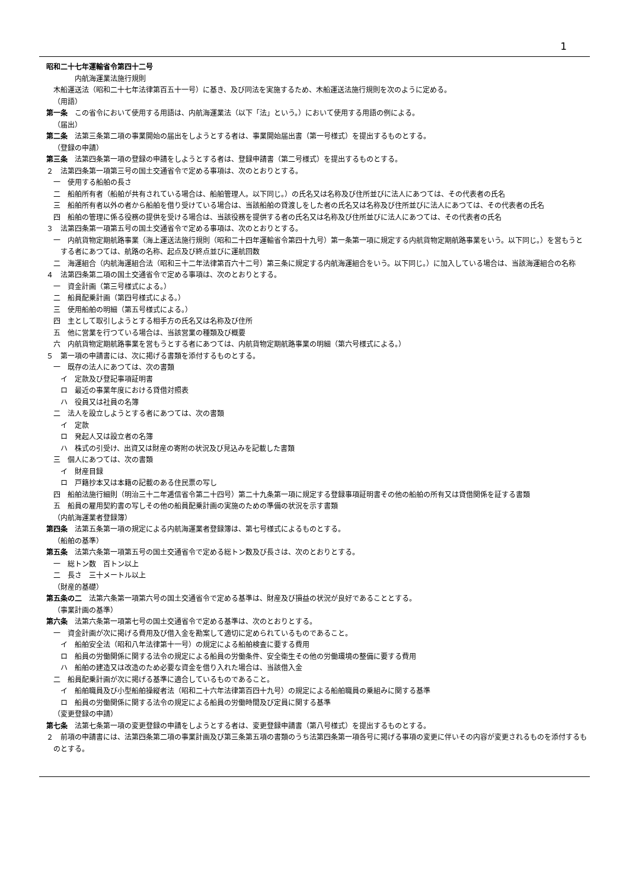1
昭和二十七年運輸省令第四十二号
内航海運業法施行規則
木船運送法（昭和二十七年法律第百五十一号）に基き、及び同法を実施するため、木船運送法施行規則を次のように定める。
（用語）
第一条　この省令において使用する用語は、内航海運業法（以下「法」という。）において使用する用語の例による。
（届出）
第二条　法第三条第二項の事業開始の届出をしようとする者は、事業開始届出書（第一号様式）を提出するものとする。
（登録の申請）
第三条　法第四条第一項の登録の申請をしようとする者は、登録申請書（第二号様式）を提出するものとする。
２　法第四条第一項第三号の国土交通省令で定める事項は、次のとおりとする。
一　使用する船舶の長さ
二　船舶所有者（船舶が共有されている場合は、船舶管理人。以下同じ。）の氏名又は名称及び住所並びに法人にあつては、その代表者の氏名
三　船舶所有者以外の者から船舶を借り受けている場合は、当該船舶の貸渡しをした者の氏名又は名称及び住所並びに法人にあつては、その代表者の氏名
四　船舶の管理に係る役務の提供を受ける場合は、当該役務を提供する者の氏名又は名称及び住所並びに法人にあつては、その代表者の氏名
３　法第四条第一項第五号の国土交通省令で定める事項は、次のとおりとする。
一　内航貨物定期航路事業（海上運送法施行規則（昭和二十四年運輸省令第四十九号）第一条第一項に規定する内航貨物定期航路事業をいう。以下同じ。）を営もうとする者にあつては、航路の名称、起点及び終点並びに運航回数
二　海運組合（内航海運組合法（昭和三十二年法律第百六十二号）第三条に規定する内航海運組合をいう。以下同じ。）に加入している場合は、当該海運組合の名称
４　法第四条第二項の国土交通省令で定める事項は、次のとおりとする。
一　資金計画（第三号様式による。）
二　船員配乗計画（第四号様式による。）
三　使用船舶の明細（第五号様式による。）
四　主として取引しようとする相手方の氏名又は名称及び住所
五　他に営業を行つている場合は、当該営業の種類及び概要
六　内航貨物定期航路事業を営もうとする者にあつては、内航貨物定期航路事業の明細（第六号様式による。）
５　第一項の申請書には、次に掲げる書類を添付するものとする。
一　既存の法人にあつては、次の書類
イ　定款及び登記事項証明書
ロ　最近の事業年度における貸借対照表
ハ　役員又は社員の名簿
二　法人を設立しようとする者にあつては、次の書類
イ　定款
ロ　発起人又は設立者の名簿
ハ　株式の引受け、出資又は財産の寄附の状況及び見込みを記載した書類
三　個人にあつては、次の書類
イ　財産目録
ロ　戸籍抄本又は本籍の記載のある住民票の写し
四　船舶法施行細則（明治三十二年逓信省令第二十四号）第二十九条第一項に規定する登録事項証明書その他の船舶の所有又は貸借関係を証する書類
五　船員の雇用契約書の写しその他の船員配乗計画の実施のための準備の状況を示す書類
（内航海運業者登録簿）
第四条　法第五条第一項の規定による内航海運業者登録簿は、第七号様式によるものとする。
（船舶の基準）
第五条　法第六条第一項第五号の国土交通省令で定める総トン数及び長さは、次のとおりとする。
一　総トン数　百トン以上
二　長さ　三十メートル以上
（財産的基礎）
第五条の二　法第六条第一項第六号の国土交通省令で定める基準は、財産及び損益の状況が良好であることとする。
（事業計画の基準）
第六条　法第六条第一項第七号の国土交通省令で定める基準は、次のとおりとする。
一　資金計画が次に掲げる費用及び借入金を勘案して適切に定められているものであること。
イ　船舶安全法（昭和八年法律第十一号）の規定による船舶検査に要する費用
ロ　船員の労働関係に関する法令の規定による船員の労働条件、安全衛生その他の労働環境の整備に要する費用
ハ　船舶の建造又は改造のため必要な資金を借り入れた場合は、当該借入金
二　船員配乗計画が次に掲げる基準に適合しているものであること。
イ　船舶職員及び小型船舶操縦者法（昭和二十六年法律第百四十九号）の規定による船舶職員の乗組みに関する基準
ロ　船員の労働関係に関する法令の規定による船員の労働時間及び定員に関する基準
（変更登録の申請）
第七条　法第七条第一項の変更登録の申請をしようとする者は、変更登録申請書（第八号様式）を提出するものとする。
２　前項の申請書には、法第四条第二項の事業計画及び第三条第五項の書類のうち法第四条第一項各号に掲げる事項の変更に伴いその内容が変更されるものを添付するものとする。